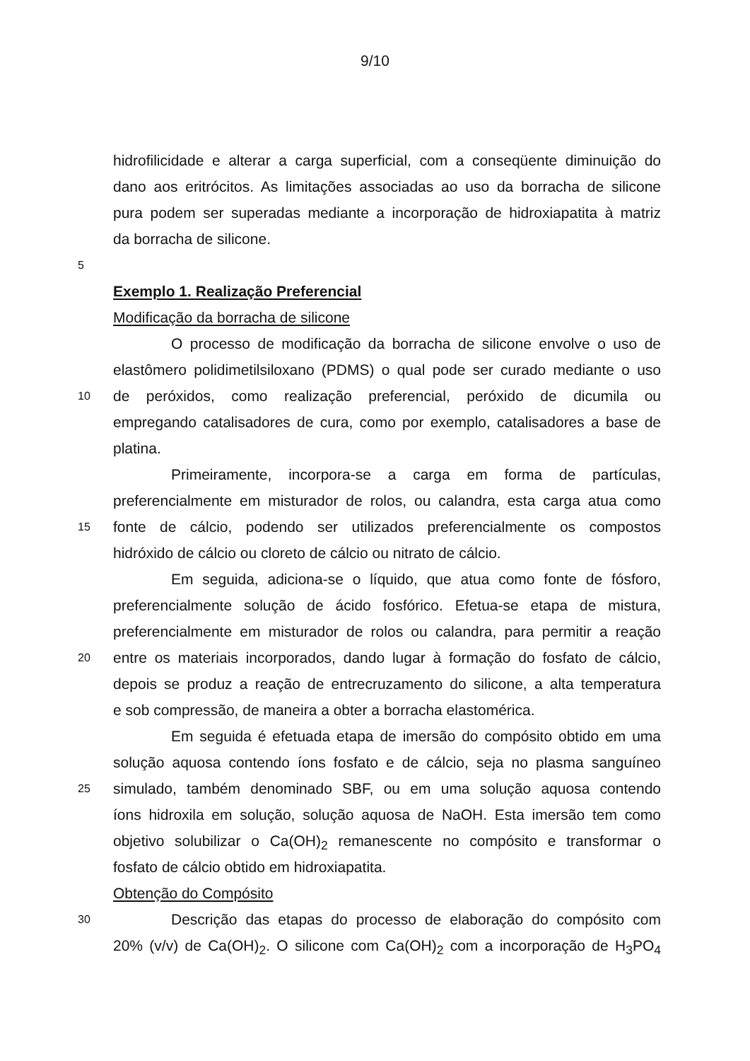9/10
hidrofilicidade e alterar a carga superficial, com a conseqüente diminuição do
dano aos eritrócitos. As limitações associadas ao uso da borracha de silicone
pura podem ser superadas mediante a incorporação de hidroxiapatita à matriz
da borracha de silicone.
5
Exemplo 1. Realização Preferencial
Modificação da borracha de silicone
O processo de modificação da borracha de silicone envolve o uso de
elastômero polidimetilsiloxano (PDMS) o qual pode ser curado mediante o uso
10 de peróxidos, como realização preferencial, peróxido de dicumila ou
empregando catalisadores de cura, como por exemplo, catalisadores a base de
platina.
Primeiramente, incorpora-se a carga em forma de partículas,
preferencialmente em misturador de rolos, ou calandra, esta carga atua como
15 fonte de cálcio, podendo ser utilizados preferencialmente os compostos
hidróxido de cálcio ou cloreto de cálcio ou nitrato de cálcio.
Em seguida, adiciona-se o líquido, que atua como fonte de fósforo,
preferencialmente solução de ácido fosfórico. Efetua-se etapa de mistura,
preferencialmente em misturador de rolos ou calandra, para permitir a reação
20 entre os materiais incorporados, dando lugar à formação do fosfato de cálcio,
depois se produz a reação de entrecruzamento do silicone, a alta temperatura
e sob compressão, de maneira a obter a borracha elastomérica.
Em seguida é efetuada etapa de imersão do compósito obtido em uma
solução aquosa contendo íons fosfato e de cálcio, seja no plasma sanguíneo
25 simulado, também denominado SBF, ou em uma solução aquosa contendo
íons hidroxila em solução, solução aquosa de NaOH. Esta imersão tem como
objetivo solubilizar o Ca(OH)<sub>2</sub> remanescente no compósito e transformar o
fosfato de cálcio obtido em hidroxiapatita.
Obtenção do Compósito
30 Descrição das etapas do processo de elaboração do compósito com
20% (v/v) de Ca(OH)<sub>2</sub>. O silicone com Ca(OH)<sub>2</sub> com a incorporação de H<sub>3</sub>PO<sub>4</sub>